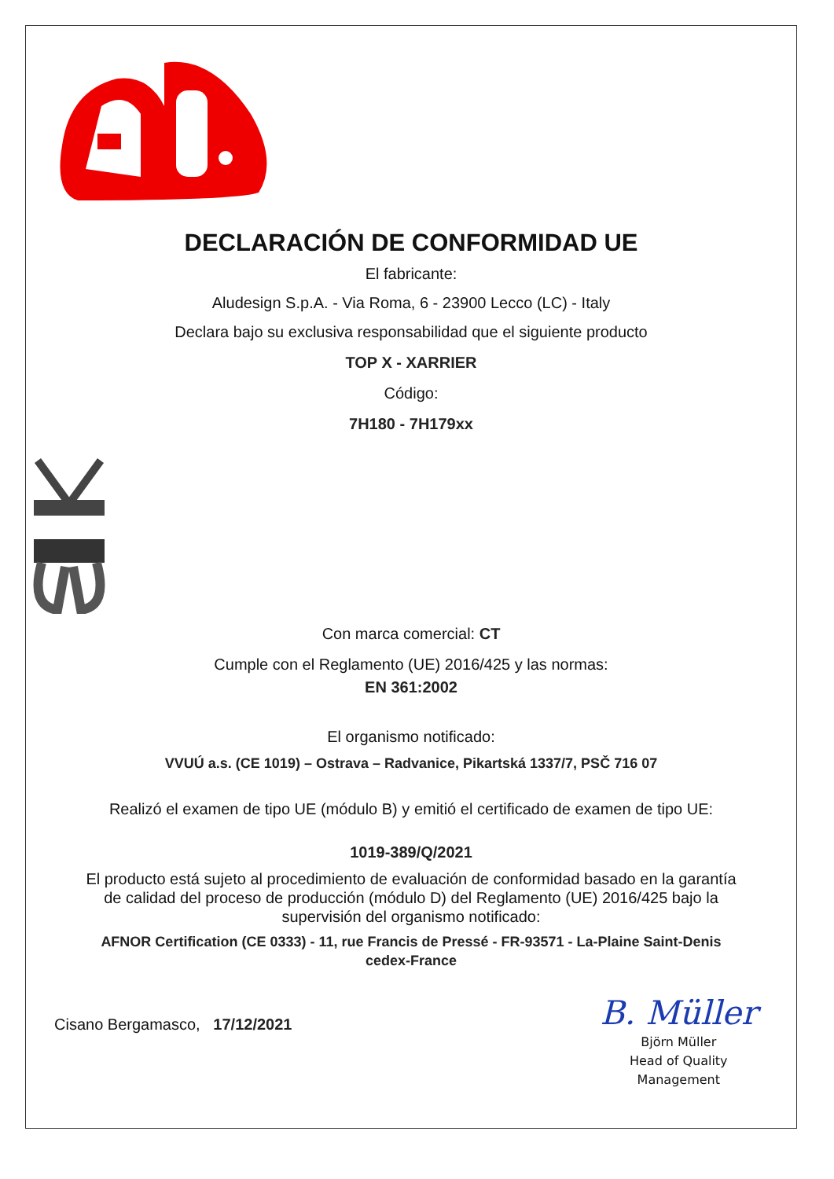DECLARACIÓN DE CONFORMIDAD UE
El fabricante:
Aludesign S.p.A. - Via Roma, 6 - 23900 Lecco (LC) - Italy
Declara bajo su exclusiva responsabilidad que el siguiente producto
TOP X - XARRIER
Código:
7H180 - 7H179xx
Con marca comercial: CT
Cumple con el Reglamento (UE) 2016/425 y las normas:
EN 361:2002
El organismo notificado:
VVUÚ a.s. (CE 1019) – Ostrava – Radvanice, Pikartská 1337/7, PSČ 716 07
Realizó el examen de tipo UE (módulo B) y emitió el certificado de examen de tipo UE:
1019-389/Q/2021
El producto está sujeto al procedimiento de evaluación de conformidad basado en la garantía
de calidad del proceso de producción (módulo D) del Reglamento (UE) 2016/425 bajo la
supervisión del organismo notificado:
AFNOR Certification (CE 0333) - 11, rue Francis de Pressé - FR-93571 - La-Plaine Saint-Denis
cedex-France
Cisano Bergamasco, 17/12/2021
B. Müller
Björn Müller
Head of Quality
Management